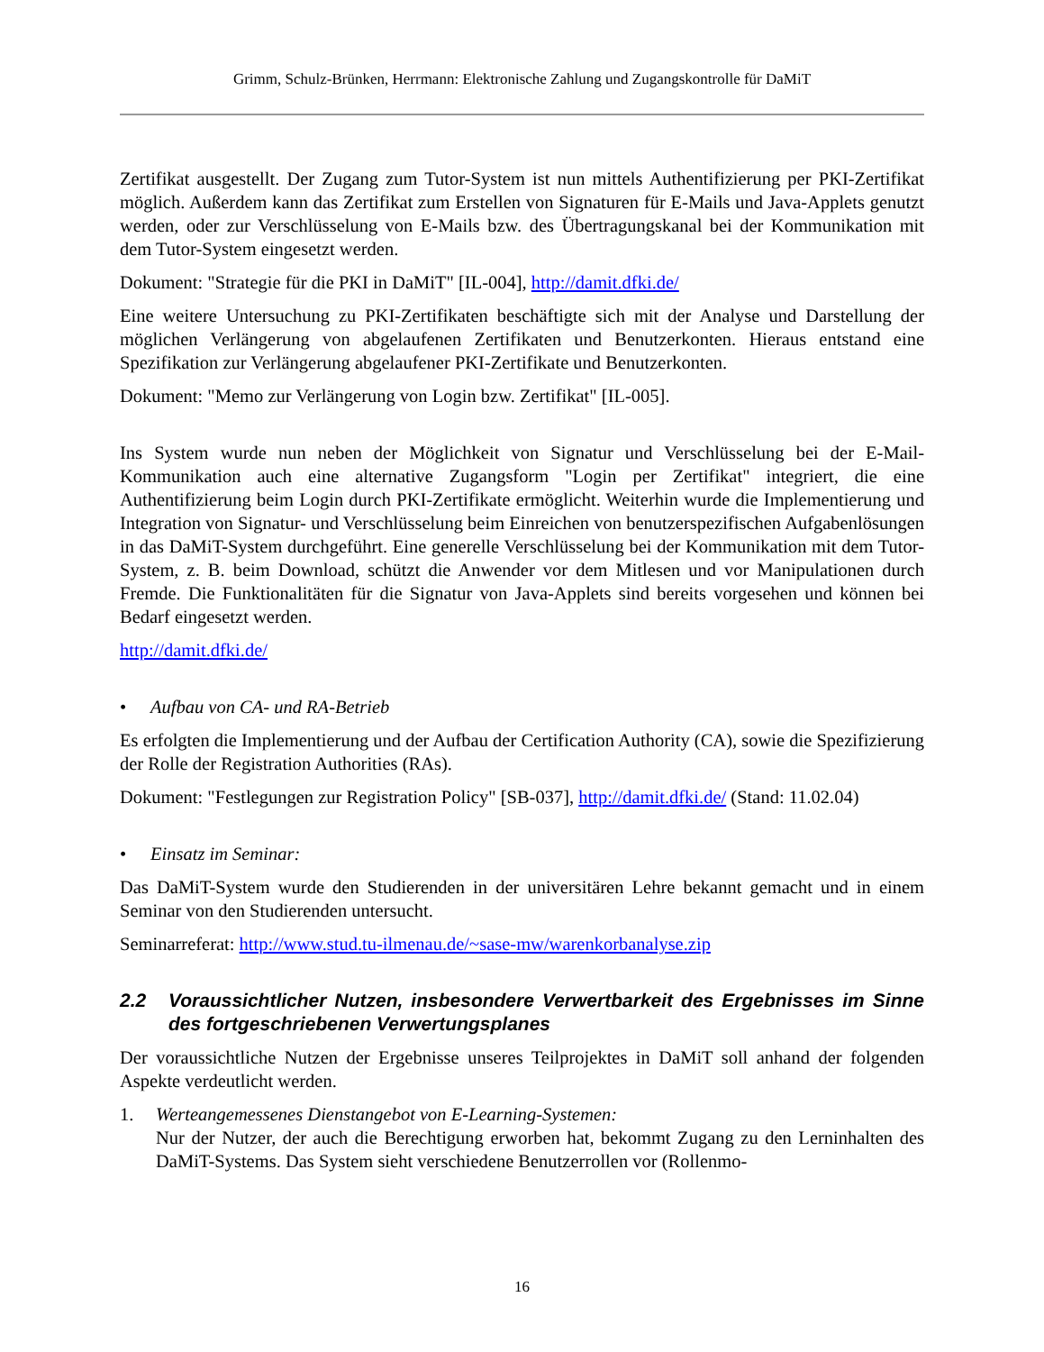Grimm, Schulz-Brünken, Herrmann: Elektronische Zahlung und Zugangskontrolle für DaMiT
Zertifikat ausgestellt. Der Zugang zum Tutor-System ist nun mittels Authentifizierung per PKI-Zertifikat möglich. Außerdem kann das Zertifikat zum Erstellen von Signaturen für E-Mails und Java-Applets genutzt werden, oder zur Verschlüsselung von E-Mails bzw. des Übertragungskanal bei der Kommunikation mit dem Tutor-System eingesetzt werden.
Dokument: "Strategie für die PKI in DaMiT" [IL-004], http://damit.dfki.de/
Eine weitere Untersuchung zu PKI-Zertifikaten beschäftigte sich mit der Analyse und Darstellung der möglichen Verlängerung von abgelaufenen Zertifikaten und Benutzerkonten. Hieraus entstand eine Spezifikation zur Verlängerung abgelaufener PKI-Zertifikate und Benutzerkonten.
Dokument: "Memo zur Verlängerung von Login bzw. Zertifikat" [IL-005].
Ins System wurde nun neben der Möglichkeit von Signatur und Verschlüsselung bei der E-Mail-Kommunikation auch eine alternative Zugangsform "Login per Zertifikat" integriert, die eine Authentifizierung beim Login durch PKI-Zertifikate ermöglicht. Weiterhin wurde die Implementierung und Integration von Signatur- und Verschlüsselung beim Einreichen von benutzerspezifischen Aufgabenlösungen in das DaMiT-System durchgeführt. Eine generelle Verschlüsselung bei der Kommunikation mit dem Tutor-System, z. B. beim Download, schützt die Anwender vor dem Mitlesen und vor Manipulationen durch Fremde. Die Funktionalitäten für die Signatur von Java-Applets sind bereits vorgesehen und können bei Bedarf eingesetzt werden.
http://damit.dfki.de/
• Aufbau von CA- und RA-Betrieb
Es erfolgten die Implementierung und der Aufbau der Certification Authority (CA), sowie die Spezifizierung der Rolle der Registration Authorities (RAs).
Dokument: "Festlegungen zur Registration Policy" [SB-037], http://damit.dfki.de/ (Stand: 11.02.04)
• Einsatz im Seminar:
Das DaMiT-System wurde den Studierenden in der universitären Lehre bekannt gemacht und in einem Seminar von den Studierenden untersucht.
Seminarreferat: http://www.stud.tu-ilmenau.de/~sase-mw/warenkorbanalyse.zip
2.2 Voraussichtlicher Nutzen, insbesondere Verwertbarkeit des Ergebnisses im Sinne des fortgeschriebenen Verwertungsplanes
Der voraussichtliche Nutzen der Ergebnisse unseres Teilprojektes in DaMiT soll anhand der folgenden Aspekte verdeutlicht werden.
1. Werteangemessenes Dienstangebot von E-Learning-Systemen:
Nur der Nutzer, der auch die Berechtigung erworben hat, bekommt Zugang zu den Lerninhalten des DaMiT-Systems. Das System sieht verschiedene Benutzerrollen vor (Rollenmo-
16